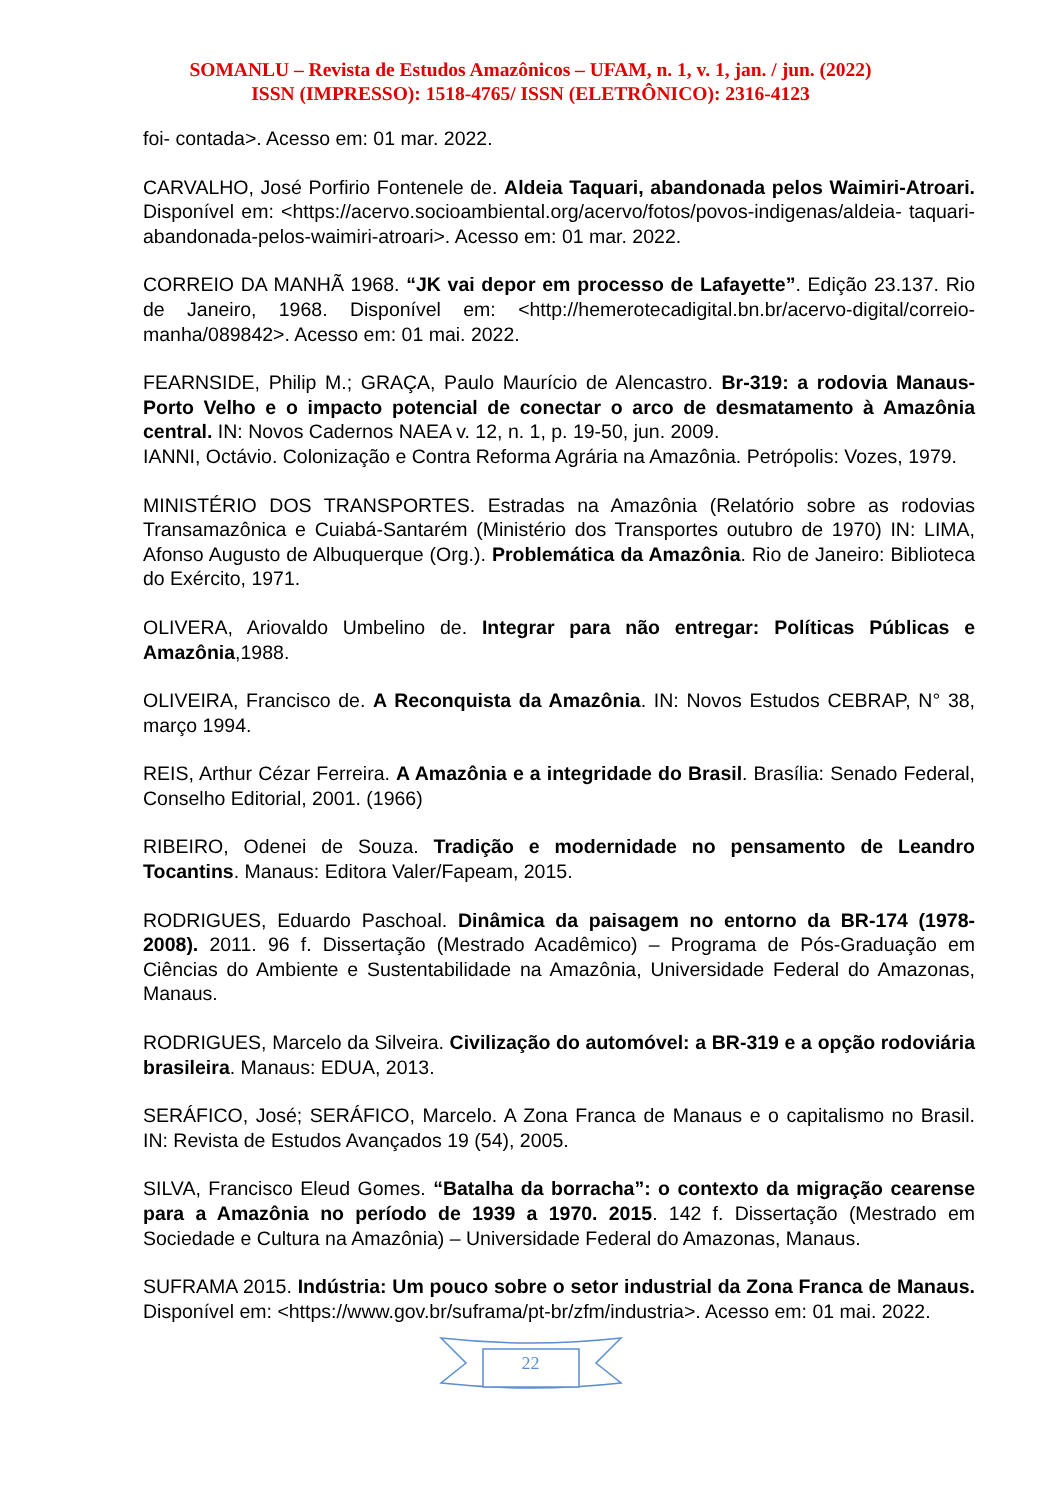SOMANLU – Revista de Estudos Amazônicos – UFAM, n. 1, v. 1, jan. / jun. (2022)
ISSN (IMPRESSO): 1518-4765/ ISSN (ELETRÔNICO): 2316-4123
foi- contada>. Acesso em: 01 mar. 2022.
CARVALHO, José Porfirio Fontenele de. Aldeia Taquari, abandonada pelos Waimiri-Atroari. Disponível em: <https://acervo.socioambiental.org/acervo/fotos/povos-indigenas/aldeia- taquari-abandonada-pelos-waimiri-atroari>. Acesso em: 01 mar. 2022.
CORREIO DA MANHÃ 1968. “JK vai depor em processo de Lafayette”. Edição 23.137. Rio de Janeiro, 1968. Disponível em: <http://hemerotecadigital.bn.br/acervo-digital/correio-manha/089842>. Acesso em: 01 mai. 2022.
FEARNSIDE, Philip M.; GRAÇA, Paulo Maurício de Alencastro. Br-319: a rodovia Manaus- Porto Velho e o impacto potencial de conectar o arco de desmatamento à Amazônia central. IN: Novos Cadernos NAEA v. 12, n. 1, p. 19-50, jun. 2009.
IANNI, Octávio. Colonização e Contra Reforma Agrária na Amazônia. Petrópolis: Vozes, 1979.
MINISTÉRIO DOS TRANSPORTES. Estradas na Amazônia (Relatório sobre as rodovias Transamazônica e Cuiabá-Santarém (Ministério dos Transportes outubro de 1970) IN: LIMA, Afonso Augusto de Albuquerque (Org.). Problemática da Amazônia. Rio de Janeiro: Biblioteca do Exército, 1971.
OLIVERA, Ariovaldo Umbelino de. Integrar para não entregar: Políticas Públicas e Amazônia,1988.
OLIVEIRA, Francisco de. A Reconquista da Amazônia. IN: Novos Estudos CEBRAP, N° 38, março 1994.
REIS, Arthur Cézar Ferreira. A Amazônia e a integridade do Brasil. Brasília: Senado Federal, Conselho Editorial, 2001. (1966)
RIBEIRO, Odenei de Souza. Tradição e modernidade no pensamento de Leandro Tocantins. Manaus: Editora Valer/Fapeam, 2015.
RODRIGUES, Eduardo Paschoal. Dinâmica da paisagem no entorno da BR-174 (1978- 2008). 2011. 96 f. Dissertação (Mestrado Acadêmico) – Programa de Pós-Graduação em Ciências do Ambiente e Sustentabilidade na Amazônia, Universidade Federal do Amazonas, Manaus.
RODRIGUES, Marcelo da Silveira. Civilização do automóvel: a BR-319 e a opção rodoviária brasileira. Manaus: EDUA, 2013.
SERÁFICO, José; SERÁFICO, Marcelo. A Zona Franca de Manaus e o capitalismo no Brasil. IN: Revista de Estudos Avançados 19 (54), 2005.
SILVA, Francisco Eleud Gomes. “Batalha da borracha”: o contexto da migração cearense para a Amazônia no período de 1939 a 1970. 2015. 142 f. Dissertação (Mestrado em Sociedade e Cultura na Amazônia) – Universidade Federal do Amazonas, Manaus.
SUFRAMA 2015. Indústria: Um pouco sobre o setor industrial da Zona Franca de Manaus. Disponível em: <https://www.gov.br/suframa/pt-br/zfm/industria>. Acesso em: 01 mai. 2022.
22